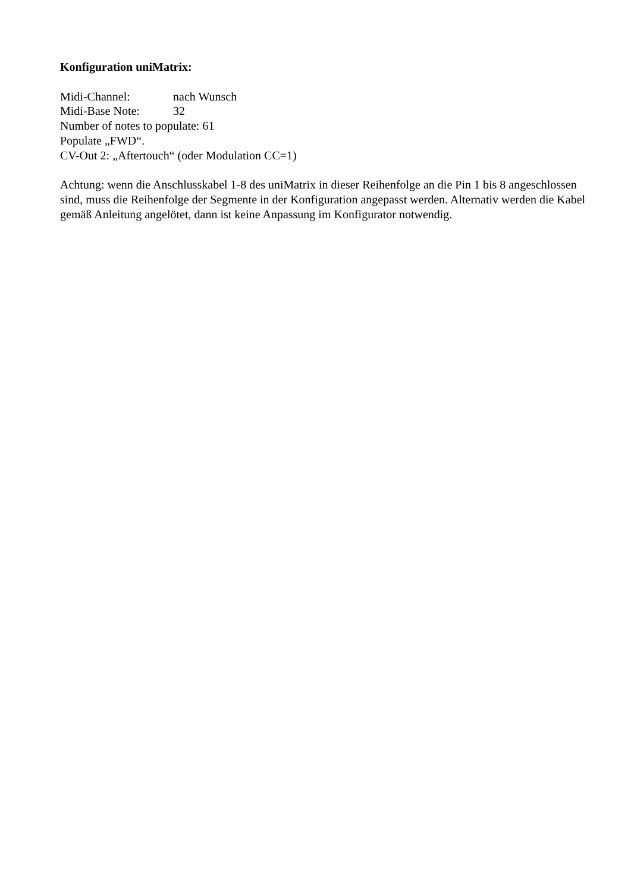Konfiguration uniMatrix:
Midi-Channel: nach Wunsch
Midi-Base Note: 32
Number of notes to populate: 61
Populate „FWD“.
CV-Out 2: „Aftertouch“ (oder Modulation CC=1)
Achtung: wenn die Anschlusskabel 1-8 des uniMatrix in dieser Reihenfolge an die Pin 1 bis 8 angeschlossen sind, muss die Reihenfolge der Segmente in der Konfiguration angepasst werden. Alternativ werden die Kabel gemäß Anleitung angelötet, dann ist keine Anpassung im Konfigurator notwendig.